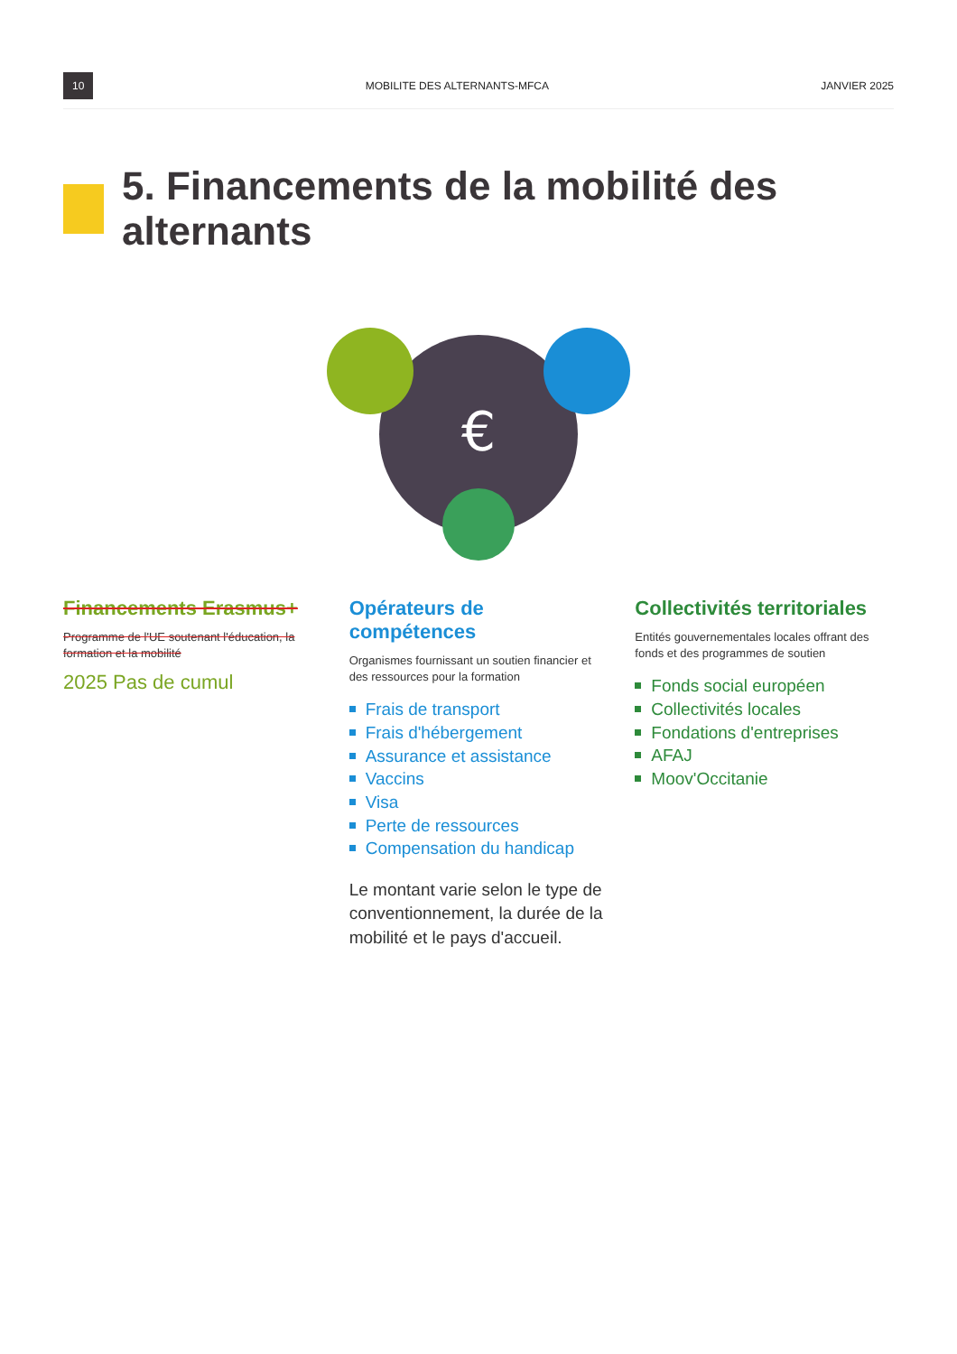10 MOBILITE DES ALTERNANTS-MFCA JANVIER 2025
5. Financements de la mobilité des alternants
€
Financements Erasmus+
Programme de l'UE soutenant l'éducation, la formation et la mobilité
2025 Pas de cumul
Opérateurs de compétences
Organismes fournissant un soutien financier et des ressources pour la formation
Frais de transport
Frais d'hébergement
Assurance et assistance
Vaccins
Visa
Perte de ressources
Compensation du handicap
Le montant varie selon le type de conventionnement, la durée de la mobilité et le pays d'accueil.
Collectivités territoriales
Entités gouvernementales locales offrant des fonds et des programmes de soutien
Fonds social européen
Collectivités locales
Fondations d'entreprises
AFAJ
Moov'Occitanie